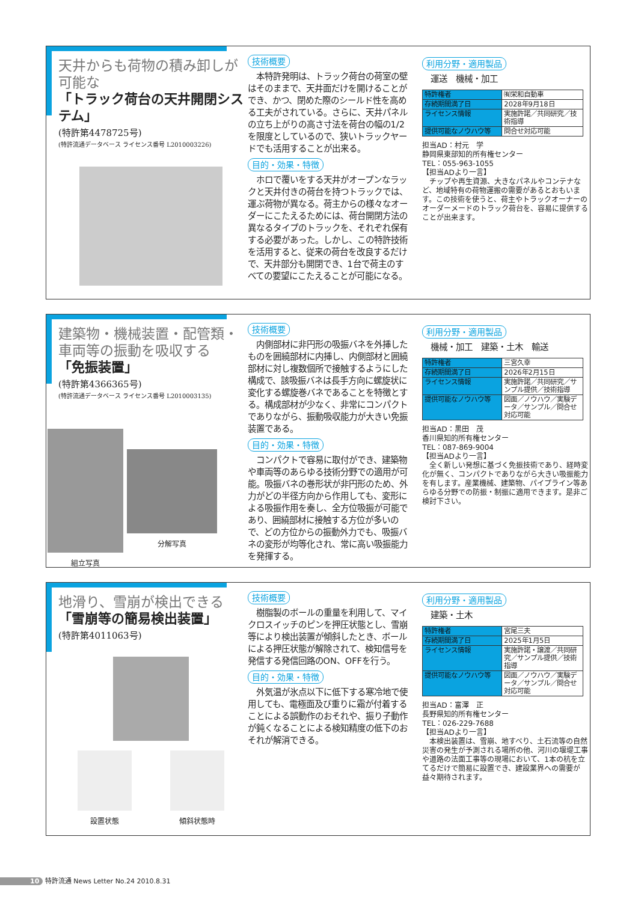天井からも荷物の積み卸しが可能な
「トラック荷台の天井開閉システム」
(特許第4478725号)
(特許流通データベース ライセンス番号 L2010003226)
技術概要
本特許発明は、トラック荷台の荷室の壁はそのままで、天井面だけを開けることができ、かつ、閉めた際のシールド性を高める工夫がされている。さらに、天井パネルの立ち上がりの高さ寸法を荷台の幅の1/2を限度としているので、狭いトラックヤードでも活用することが出来る。
目的・効果・特徴
ホロで覆いをする天井がオープンなラックと天井付きの荷台を持つトラックでは、運ぶ荷物が異なる。荷主からの様々なオーダーにこたえるためには、荷台開閉方法の異なるタイプのトラックを、それぞれ保有する必要があった。しかし、この特許技術を活用すると、従来の荷台を改良するだけで、天井部分も開閉でき、1台で荷主のすべての要望にこたえることが可能になる。
利用分野・適用製品
　運送　機械・加工
| 特許権者 | ㈲栄和自動車 |
| 存続期間満了日 | 2028年9月18日 |
| ライセンス情報 | 実施許諾／共同研究／技術指導 |
| 提供可能なノウハウ等 | 問合せ対応可能 |
担当AD：村元　学
静岡県東部知的所有権センター
TEL：055-963-1055
【担当ADより一言】
　チップや再生資源、大きなパネルやコンテナなど、地域特有の荷物運搬の需要があるとおもいます。この技術を使うと、荷主やトラックオーナーのオーダーメードのトラック荷台を、容易に提供することが出来ます。
建築物・機械装置・配管類・車両等の振動を吸収する
「免振装置」
(特許第4366365号)
(特許流通データベース ライセンス番号 L2010003135)
組立写真
分解写真
技術概要
内側部材に非円形の吸振バネを外挿したものを囲繞部材に内挿し、内側部材と囲繞部材に対し複数個所で接触するようにした構成で、該吸振バネは長手方向に螺旋状に変化する螺旋巻バネであることを特徴とする。構成部材が少なく、非常にコンパクトでありながら、振動吸収能力が大きい免振装置である。
目的・効果・特徴
コンパクトで容易に取付ができ、建築物や車両等のあらゆる技術分野での適用が可能。吸振バネの巻形状が非円形のため、外力がどの半径方向から作用しても、変形による吸振作用を奏し、全方位吸振が可能であり、囲繞部材に接触する方位が多いので、どの方位からの振動外力でも、吸振バネの変形が均等化され、常に高い吸振能力を発揮する。
利用分野・適用製品
　機械・加工　建築・土木　輸送
| 特許権者 | 三宮久幸 |
| 存続期間満了日 | 2026年2月15日 |
| ライセンス情報 | 実施許諾／共同研究／サンプル提供／技術指導 |
| 提供可能なノウハウ等 | 図面／ノウハウ／実験データ／サンプル／問合せ対応可能 |
担当AD：黒田　茂
香川県知的所有権センター
TEL：087-869-9004
【担当ADより一言】
　全く新しい発想に基づく免振技術であり、経時変化が無く、コンパクトでありながら大きい吸振能力を有します。産業機械、建築物、パイプライン等あらゆる分野での防振・制振に適用できます。是非ご検討下さい。
地滑り、雪崩が検出できる
「雪崩等の簡易検出装置」
(特許第4011063号)
設置状態 傾斜状態時
技術概要
樹脂製のボールの重量を利用して、マイクロスイッチのピンを押圧状態とし、雪崩等により検出装置が傾斜したとき、ボールによる押圧状態が解除されて、検知信号を発信する発信回路のON、OFFを行う。
目的・効果・特徴
外気温が氷点以下に低下する寒冷地で使用しても、電極面及び重りに霜が付着することによる誤動作のおそれや、振り子動作が鈍くなることによる検知精度の低下のおそれが解消できる。
利用分野・適用製品
　建築・土木
| 特許権者 | 宮尾三夫 |
| 存続期間満了日 | 2025年1月5日 |
| ライセンス情報 | 実施許諾・譲渡／共同研究／サンプル提供／技術指導 |
| 提供可能なノウハウ等 | 図面／ノウハウ／実験データ／サンプル／問合せ対応可能 |
担当AD：富澤　正
長野県知的所有権センター
TEL：026-229-7688
【担当ADより一言】
　本検出装置は、雪崩、地すべり、土石流等の自然災害の発生が予測される場所の他、河川の堰堤工事や道路の法面工事等の現場において、1本の杭を立てるだけで簡易に設置でき、建設業界への需要が益々期待されます。
10 特許流通 News Letter No.24 2010.8.31